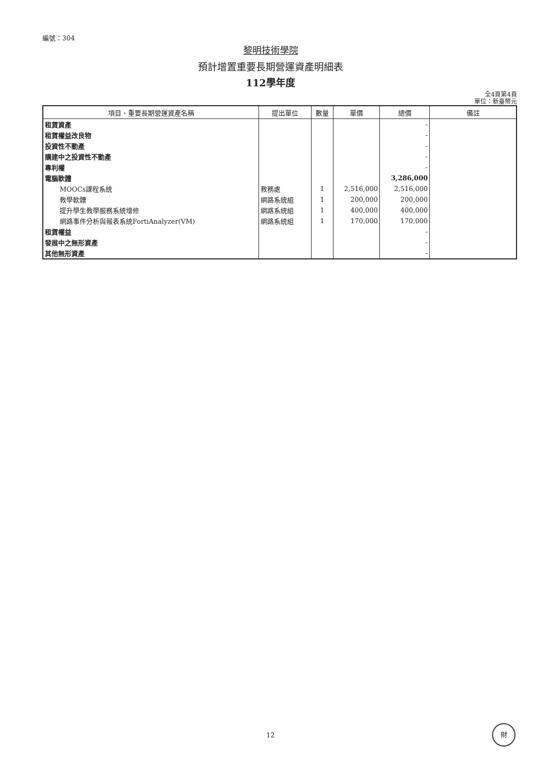編號：304
黎明技術學院
預計增置重要長期營運資產明細表
112學年度
全4頁第4頁
單位：新臺幣元
| 項目、重要長期營運資產名稱 | 提出單位 | 數量 | 單價 | 總價 | 備註 |
| --- | --- | --- | --- | --- | --- |
| 租賃資產 | | | | - | |
| 租賃權益改良物 | | | | - | |
| 投資性不動產 | | | | - | |
| 購建中之投資性不動產 | | | | - | |
| 專利權 | | | | - | |
| 電腦軟體 | | | | 3,286,000 | |
| MOOCs課程系統 | 教務處 | 1 | 2,516,000 | 2,516,000 | |
| 教學軟體 | 網路系統組 | 1 | 200,000 | 200,000 | |
| 提升學生教學服務系統增修 | 網路系統組 | 1 | 400,000 | 400,000 | |
| 網路事件分析與報表系統FortiAnalyzer(VM) | 網路系統組 | 1 | 170,000 | 170,000 | |
| 租賃權益 | | | | - | |
| 發展中之無形資產 | | | | - | |
| 其他無形資產 | | | | - | |
12
財